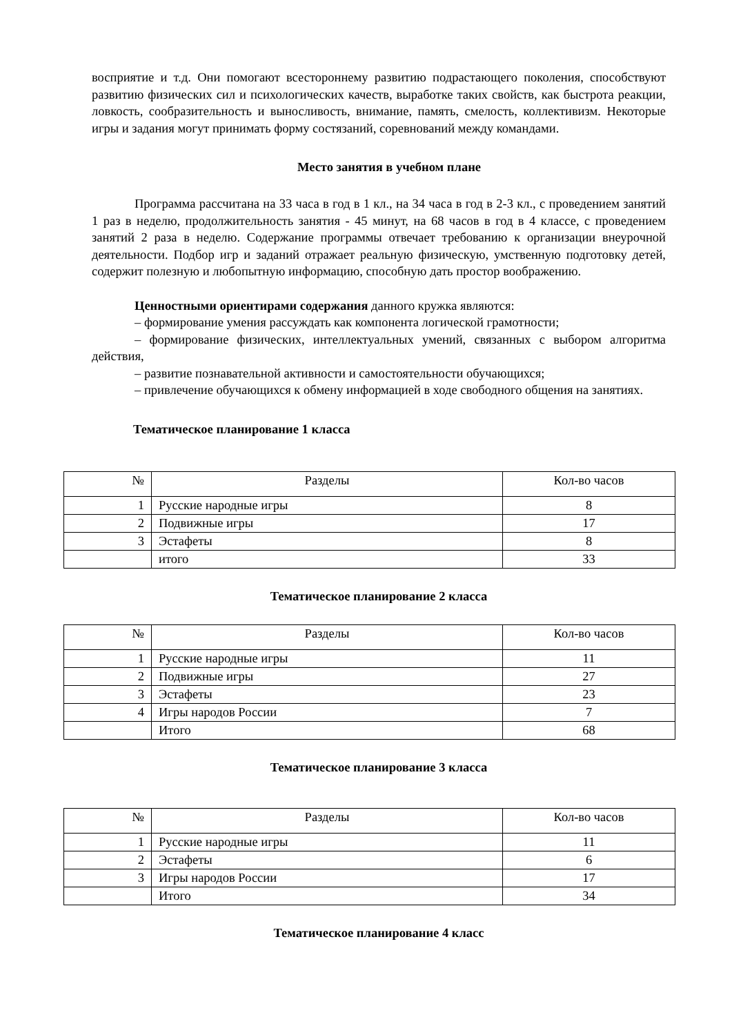восприятие и т.д. Они помогают всестороннему развитию подрастающего поколения, способствуют развитию физических сил и психологических качеств, выработке таких свойств, как быстрота реакции, ловкость, сообразительность и выносливость, внимание, память, смелость, коллективизм. Некоторые игры и задания могут принимать форму состязаний, соревнований между командами.
Место занятия в учебном плане
Программа рассчитана на 33 часа в год в 1 кл., на 34 часа в год в 2-3 кл., с проведением занятий 1 раз в неделю, продолжительность занятия - 45 минут, на 68 часов в год в 4 классе, с проведением занятий 2 раза в неделю. Содержание программы отвечает требованию к организации внеурочной деятельности. Подбор игр и заданий отражает реальную физическую, умственную подготовку детей, содержит полезную и любопытную информацию, способную дать простор воображению.
Ценностными ориентирами содержания данного кружка являются:
– формирование умения рассуждать как компонента логической грамотности;
– формирование физических, интеллектуальных умений, связанных с выбором алгоритма действия,
– развитие познавательной активности и самостоятельности обучающихся;
– привлечение обучающихся к обмену информацией в ходе свободного общения на занятиях.
Тематическое планирование 1 класса
| № | Разделы | Кол-во часов |
| 1 | Русские народные игры | 8 |
| 2 | Подвижные игры | 17 |
| 3 | Эстафеты | 8 |
| | итого | 33 |
Тематическое планирование 2 класса
| № | Разделы | Кол-во часов |
| 1 | Русские народные игры | 11 |
| 2 | Подвижные игры | 27 |
| 3 | Эстафеты | 23 |
| 4 | Игры народов России | 7 |
| | Итого | 68 |
Тематическое планирование 3 класса
| № | Разделы | Кол-во часов |
| 1 | Русские народные игры | 11 |
| 2 | Эстафеты | 6 |
| 3 | Игры народов России | 17 |
| | Итого | 34 |
Тематическое планирование 4 класс